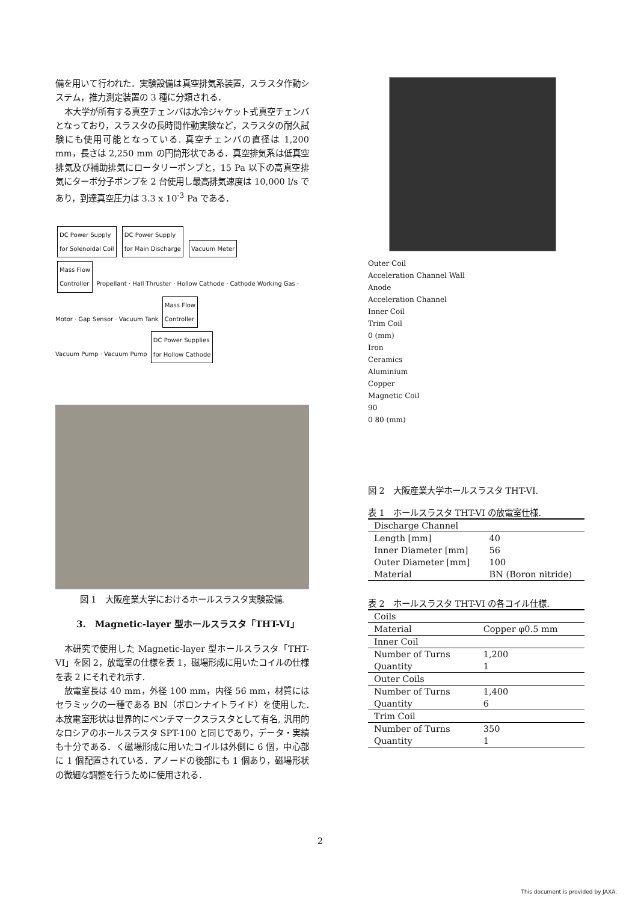備を用いて行われた．実験設備は真空排気系装置，スラスタ作動システム，推力測定装置の 3 種に分類される．
本大学が所有する真空チェンバは水冷ジャケット式真空チェンバとなっており，スラスタの長時間作動実験など，スラスタの耐久試験にも使用可能となっている. 真空チェンバの直径は 1,200 mm，長さは 2,250 mm の円筒形状である．真空排気系は低真空排気及び補助排気にロータリーポンプと，15 Pa 以下の高真空排気にターボ分子ポンプを 2 台使用し最高排気速度は 10,000 l/s であり，到達真空圧力は 3.3 x 10<sup>-3</sup> Pa である．
DC Power Supply
for Solenoidal Coil DC Power Supply
for Main Discharge Vacuum Meter
Mass Flow
Controller Propellant · Hall Thruster · Hollow Cathode · Cathode Working Gas · Motor · Gap Sensor · Vacuum Tank Mass Flow
Controller
Vacuum Pump · Vacuum Pump DC Power Supplies
for Hollow Cathode
図 1　大阪産業大学におけるホールスラスタ実験設備.
3.　Magnetic-layer 型ホールスラスタ「THT-VI」
本研究で使用した Magnetic-layer 型ホールスラスタ「THT-VI」を図 2，放電室の仕様を表 1，磁場形成に用いたコイルの仕様を表 2 にそれぞれ示す.
放電室長は 40 mm，外径 100 mm，内径 56 mm，材質にはセラミックの一種である BN（ボロンナイトライド）を使用した. 本放電室形状は世界的にベンチマークスラスタとして有名, 汎用的なロシアのホールスラスタ SPT-100 と同じであり，データ・実績も十分である．く磁場形成に用いたコイルは外側に 6 個，中心部に 1 個配置されている．アノードの後部にも 1 個あり，磁場形状の微細な調整を行うために使用される．
Outer Coil
Acceleration Channel Wall
Anode
Acceleration Channel
Inner Coil
Trim Coil
0 (mm)
Iron
Ceramics
Aluminium
Copper
Magnetic Coil
90
0 80 (mm)
図 2　大阪産業大学ホールスラスタ THT-VI.
表 1　ホールスラスタ THT-VI の放電室仕様.
| Discharge Channel | |
| Length [mm] | 40 |
| Inner Diameter [mm] | 56 |
| Outer Diameter [mm] | 100 |
| Material | BN (Boron nitride) |
表 2　ホールスラスタ THT-VI の各コイル仕様.
| Coils | |
| Material | Copper φ0.5 mm |
| Inner Coil | |
| Number of Turns | 1,200 |
| Quantity | 1 |
| Outer Coils | |
| Number of Turns | 1,400 |
| Quantity | 6 |
| Trim Coil | |
| Number of Turns | 350 |
| Quantity | 1 |
2
This document is provided by JAXA.